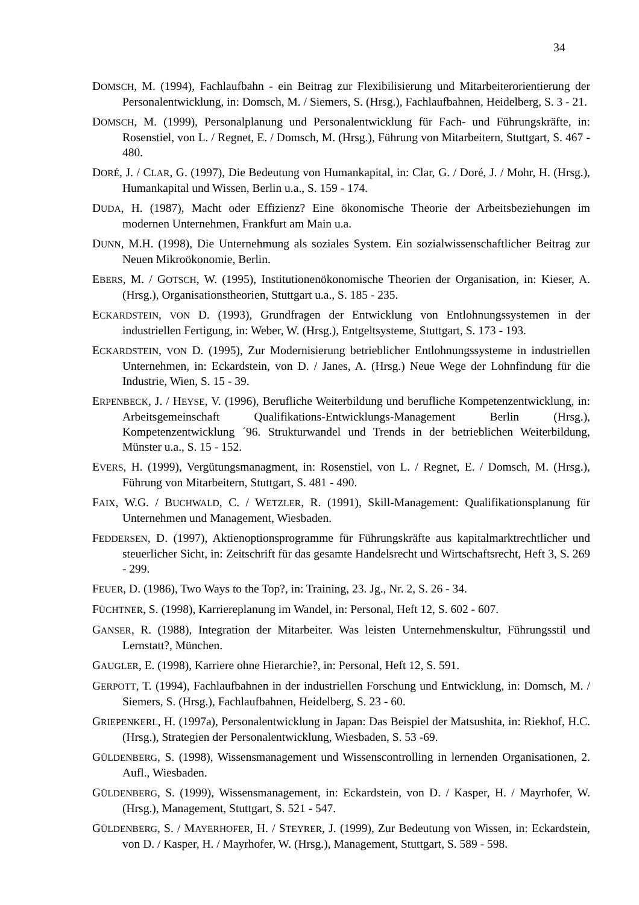34
DOMSCH, M. (1994), Fachlaufbahn - ein Beitrag zur Flexibilisierung und Mitarbeiterorientie­rung der Personalentwicklung, in: Domsch, M. / Siemers, S. (Hrsg.), Fachlaufbahnen, Heidelberg, S. 3 - 21.
DOMSCH, M. (1999), Personalplanung und Personalentwicklung für Fach- und Führungskräfte, in: Rosenstiel, von L. / Regnet, E. / Domsch, M. (Hrsg.), Führung von Mitarbeitern, Stuttgart, S. 467 - 480.
DORÉ, J. / CLAR, G. (1997), Die Bedeutung von Humankapital, in: Clar, G. / Doré, J. / Mohr, H. (Hrsg.), Humankapital und Wissen, Berlin u.a., S. 159 - 174.
DUDA, H. (1987), Macht oder Effizienz? Eine ökonomische Theorie der Arbeitsbeziehungen im modernen Unternehmen, Frankfurt am Main u.a.
DUNN, M.H. (1998), Die Unternehmung als soziales System. Ein sozialwissenschaftlicher Bei­trag zur Neuen Mikroökonomie, Berlin.
EBERS, M. / GOTSCH, W. (1995), Institutionenökonomische Theorien der Organisation, in: Kie­ser, A. (Hrsg.), Organisationstheorien, Stuttgart u.a., S. 185 - 235.
ECKARDSTEIN, VON D. (1993), Grundfragen der Entwicklung von Entlohnungssystemen in der industriellen Fertigung, in: Weber, W. (Hrsg.), Entgeltsysteme, Stuttgart, S. 173 - 193.
ECKARDSTEIN, VON D. (1995), Zur Modernisierung betrieblicher Entlohnungssysteme in indu­striellen Unternehmen, in: Eckardstein, von D. / Janes, A. (Hrsg.) Neue Wege der Lohn­findung für die Industrie, Wien, S. 15 - 39.
ERPENBECK, J. / HEYSE, V. (1996), Berufliche Weiterbildung und berufliche Kompetenzent­wicklung, in: Arbeitsgemeinschaft Qualifikations-Entwicklungs-Management Berlin (Hrsg.), Kompetenzentwicklung ´96. Strukturwandel und Trends in der betrieblichen Weiterbildung, Münster u.a., S. 15 - 152.
EVERS, H. (1999), Vergütungsmanagment, in: Rosenstiel, von L. / Regnet, E. / Domsch, M. (Hrsg.), Führung von Mitarbeitern, Stuttgart, S. 481 - 490.
FAIX, W.G. / BUCHWALD, C. / WETZLER, R. (1991), Skill-Management: Qualifikationsplanung für Unternehmen und Management, Wiesbaden.
FEDDERSEN, D. (1997), Aktienoptionsprogramme für Führungskräfte aus kapitalmarktrechtli­cher und steuerlicher Sicht, in: Zeitschrift für das gesamte Handelsrecht und Wirtschafts­recht, Heft 3, S. 269 - 299.
FEUER, D. (1986), Two Ways to the Top?, in: Training, 23. Jg., Nr. 2, S. 26 - 34.
FÜCHTNER, S. (1998), Karriereplanung im Wandel, in: Personal, Heft 12, S. 602 - 607.
GANSER, R. (1988), Integration der Mitarbeiter. Was leisten Unternehmenskultur, Führungsstil und Lernstatt?, München.
GAUGLER, E. (1998), Karriere ohne Hierarchie?, in: Personal, Heft 12, S. 591.
GERPOTT, T. (1994), Fachlaufbahnen in der industriellen Forschung und Entwicklung, in: Domsch, M. / Siemers, S. (Hrsg.), Fachlaufbahnen, Heidelberg, S. 23 - 60.
GRIEPENKERL, H. (1997a), Personalentwicklung in Japan: Das Beispiel der Matsushita, in: Riekhof, H.C. (Hrsg.), Strategien der Personalentwicklung, Wiesbaden, S. 53 -69.
GÜLDENBERG, S. (1998), Wissensmanagement und Wissenscontrolling in lernenden Organisa­tionen, 2. Aufl., Wiesbaden.
GÜLDENBERG, S. (1999), Wissensmanagement, in: Eckardstein, von D. / Kasper, H. / Mayrho­fer, W. (Hrsg.), Management, Stuttgart, S. 521 - 547.
GÜLDENBERG, S. / MAYERHOFER, H. / STEYRER, J. (1999), Zur Bedeutung von Wissen, in: Eck­ardstein, von D. / Kasper, H. / Mayrhofer, W. (Hrsg.), Management, Stuttgart, S. 589 - 598.